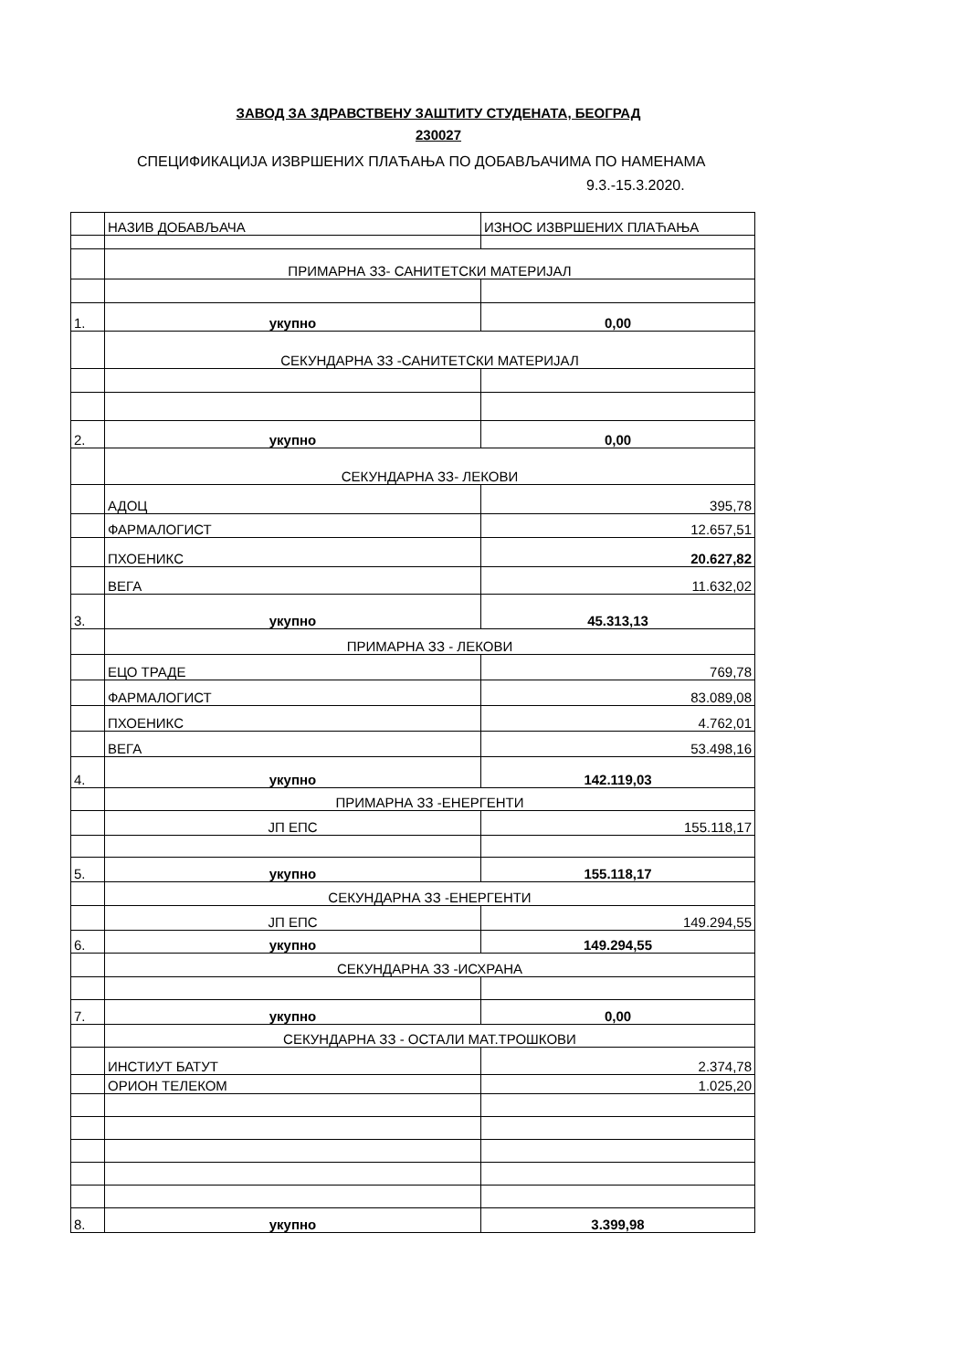ЗАВОД ЗА ЗДРАВСТВЕНУ ЗАШТИТУ СТУДЕНАТА, БЕОГРАД
230027
СПЕЦИФИКАЦИЈА ИЗВРШЕНИХ ПЛАЋАЊА ПО ДОБАВЉАЧИМА ПО НАМЕНАМА
9.3.-15.3.2020.
| | НАЗИВ ДОБАВЉАЧА | ИЗНОС ИЗВРШЕНИХ ПЛАЋАЊА |
| --- | --- | --- |
| | ПРИМАРНА ЗЗ- САНИТЕТСКИ МАТЕРИЈАЛ | |
| 1. | укупно | 0,00 |
| | СЕКУНДАРНА ЗЗ -САНИТЕТСКИ МАТЕРИЈАЛ | |
| 2. | укупно | 0,00 |
| | СЕКУНДАРНА ЗЗ- ЛЕКОВИ | |
| | АДОЦ | 395,78 |
| | ФАРМАЛОГИСТ | 12.657,51 |
| | ПХОЕНИКС | 20.627,82 |
| | ВЕГА | 11.632,02 |
| 3. | укупно | 45.313,13 |
| | ПРИМАРНА ЗЗ - ЛЕКОВИ | |
| | ЕЦО ТРАДЕ | 769,78 |
| | ФАРМАЛОГИСТ | 83.089,08 |
| | ПХОЕНИКС | 4.762,01 |
| | ВЕГА | 53.498,16 |
| 4. | укупно | 142.119,03 |
| | ПРИМАРНА ЗЗ -ЕНЕРГЕНТИ | |
| | ЈП ЕПС | 155.118,17 |
| 5. | укупно | 155.118,17 |
| | СЕКУНДАРНА ЗЗ -ЕНЕРГЕНТИ | |
| | ЈП ЕПС | 149.294,55 |
| 6. | укупно | 149.294,55 |
| | СЕКУНДАРНА ЗЗ -ИСХРАНА | |
| 7. | укупно | 0,00 |
| | СЕКУНДАРНА ЗЗ - ОСТАЛИ МАТ.ТРОШКОВИ | |
| | ИНСТИУТ БАТУТ | 2.374,78 |
| | ОРИОН ТЕЛЕКОМ | 1.025,20 |
| 8. | укупно | 3.399,98 |